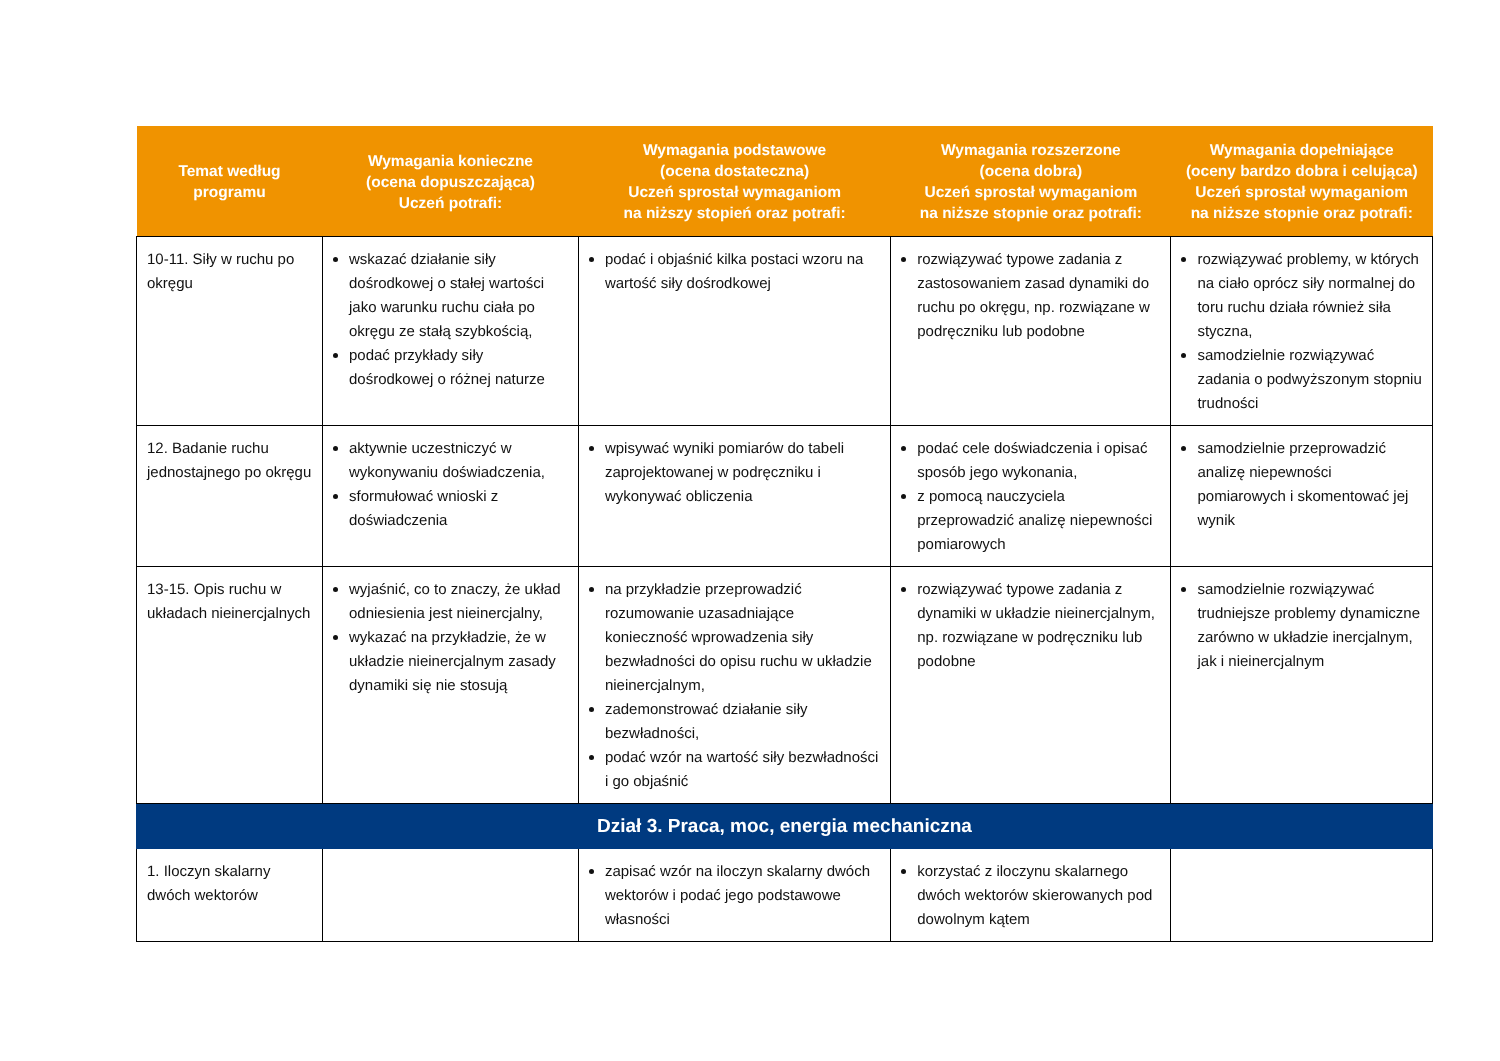| Temat według programu | Wymagania konieczne (ocena dopuszczająca) Uczeń potrafi: | Wymagania podstawowe (ocena dostateczna) Uczeń sprostał wymaganiom na niższy stopień oraz potrafi: | Wymagania rozszerzone (ocena dobra) Uczeń sprostał wymaganiom na niższe stopnie oraz potrafi: | Wymagania dopełniające (oceny bardzo dobra i celująca) Uczeń sprostał wymaganiom na niższe stopnie oraz potrafi: |
| --- | --- | --- | --- | --- |
| 10-11. Siły w ruchu po okręgu | wskazać działanie siły dośrodkowej o stałej wartości jako warunku ruchu ciała po okręgu ze stałą szybkością, podać przykłady siły dośrodkowej o różnej naturze | podać i objaśnić kilka postaci wzoru na wartość siły dośrodkowej | rozwiązywać typowe zadania z zastosowaniem zasad dynamiki do ruchu po okręgu, np. rozwiązane w podręczniku lub podobne | rozwiązywać problemy, w których na ciało oprócz siły normalnej do toru ruchu działa również siła styczna, samodzielnie rozwiązywać zadania o podwyższonym stopniu trudności |
| 12. Badanie ruchu jednostajnego po okręgu | aktywnie uczestniczyć w wykonywaniu doświadczenia, sformułować wnioski z doświadczenia | wpisywać wyniki pomiarów do tabeli zaprojektowanej w podręczniku i wykonywać obliczenia | podać cele doświadczenia i opisać sposób jego wykonania, z pomocą nauczyciela przeprowadzić analizę niepewności pomiarowych | samodzielnie przeprowadzić analizę niepewności pomiarowych i skomentować jej wynik |
| 13-15. Opis ruchu w układach nieinercjalnych | wyjaśnić, co to znaczy, że układ odniesienia jest nieinercjalny, wykazać na przykładzie, że w układzie nieinercjalnym zasady dynamiki się nie stosują | na przykładzie przeprowadzić rozumowanie uzasadniające konieczność wprowadzenia siły bezwładności do opisu ruchu w układzie nieinercjalnym, zademonstrować działanie siły bezwładności, podać wzór na wartość siły bezwładności i go objaśnić | rozwiązywać typowe zadania z dynamiki w układzie nieinercjalnym, np. rozwiązane w podręczniku lub podobne | samodzielnie rozwiązywać trudniejsze problemy dynamiczne zarówno w układzie inercjalnym, jak i nieinercjalnym |
| Dział 3. Praca, moc, energia mechaniczna | | | | |
| 1. Iloczyn skalarny dwóch wektorów | | zapisać wzór na iloczyn skalarny dwóch wektorów i podać jego podstawowe własności | korzystać z iloczynu skalarnego dwóch wektorów skierowanych pod dowolnym kątem | |